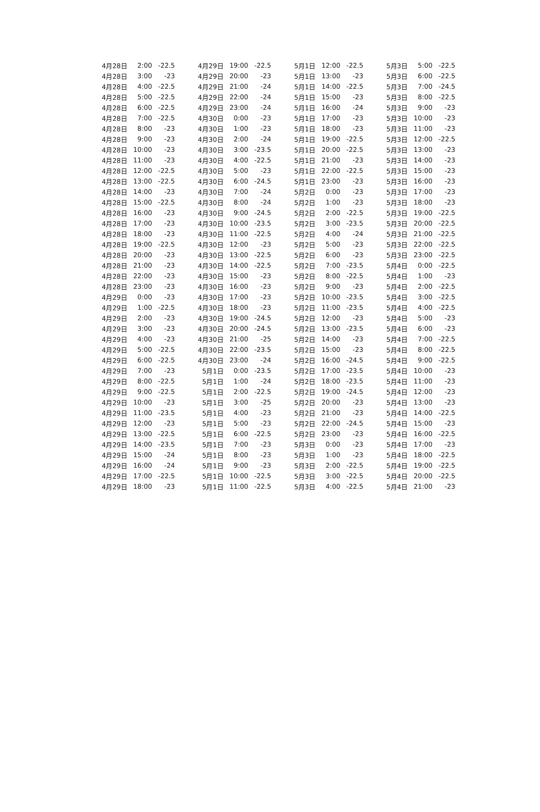| 4月28日 | 2:00 | -22.5 | 4月29日 | 19:00 | -22.5 | 5月1日 | 12:00 | -22.5 | 5月3日 | 5:00 | -22.5 |
| 4月28日 | 3:00 | -23 | 4月29日 | 20:00 | -23 | 5月1日 | 13:00 | -23 | 5月3日 | 6:00 | -22.5 |
| 4月28日 | 4:00 | -22.5 | 4月29日 | 21:00 | -24 | 5月1日 | 14:00 | -22.5 | 5月3日 | 7:00 | -24.5 |
| 4月28日 | 5:00 | -22.5 | 4月29日 | 22:00 | -24 | 5月1日 | 15:00 | -23 | 5月3日 | 8:00 | -22.5 |
| 4月28日 | 6:00 | -22.5 | 4月29日 | 23:00 | -24 | 5月1日 | 16:00 | -24 | 5月3日 | 9:00 | -23 |
| 4月28日 | 7:00 | -22.5 | 4月30日 | 0:00 | -23 | 5月1日 | 17:00 | -23 | 5月3日 | 10:00 | -23 |
| 4月28日 | 8:00 | -23 | 4月30日 | 1:00 | -23 | 5月1日 | 18:00 | -23 | 5月3日 | 11:00 | -23 |
| 4月28日 | 9:00 | -23 | 4月30日 | 2:00 | -24 | 5月1日 | 19:00 | -22.5 | 5月3日 | 12:00 | -22.5 |
| 4月28日 | 10:00 | -23 | 4月30日 | 3:00 | -23.5 | 5月1日 | 20:00 | -22.5 | 5月3日 | 13:00 | -23 |
| 4月28日 | 11:00 | -23 | 4月30日 | 4:00 | -22.5 | 5月1日 | 21:00 | -23 | 5月3日 | 14:00 | -23 |
| 4月28日 | 12:00 | -22.5 | 4月30日 | 5:00 | -23 | 5月1日 | 22:00 | -22.5 | 5月3日 | 15:00 | -23 |
| 4月28日 | 13:00 | -22.5 | 4月30日 | 6:00 | -24.5 | 5月1日 | 23:00 | -23 | 5月3日 | 16:00 | -23 |
| 4月28日 | 14:00 | -23 | 4月30日 | 7:00 | -24 | 5月2日 | 0:00 | -23 | 5月3日 | 17:00 | -23 |
| 4月28日 | 15:00 | -22.5 | 4月30日 | 8:00 | -24 | 5月2日 | 1:00 | -23 | 5月3日 | 18:00 | -23 |
| 4月28日 | 16:00 | -23 | 4月30日 | 9:00 | -24.5 | 5月2日 | 2:00 | -22.5 | 5月3日 | 19:00 | -22.5 |
| 4月28日 | 17:00 | -23 | 4月30日 | 10:00 | -23.5 | 5月2日 | 3:00 | -23.5 | 5月3日 | 20:00 | -22.5 |
| 4月28日 | 18:00 | -23 | 4月30日 | 11:00 | -22.5 | 5月2日 | 4:00 | -24 | 5月3日 | 21:00 | -22.5 |
| 4月28日 | 19:00 | -22.5 | 4月30日 | 12:00 | -23 | 5月2日 | 5:00 | -23 | 5月3日 | 22:00 | -22.5 |
| 4月28日 | 20:00 | -23 | 4月30日 | 13:00 | -22.5 | 5月2日 | 6:00 | -23 | 5月3日 | 23:00 | -22.5 |
| 4月28日 | 21:00 | -23 | 4月30日 | 14:00 | -22.5 | 5月2日 | 7:00 | -23.5 | 5月4日 | 0:00 | -22.5 |
| 4月28日 | 22:00 | -23 | 4月30日 | 15:00 | -23 | 5月2日 | 8:00 | -22.5 | 5月4日 | 1:00 | -23 |
| 4月28日 | 23:00 | -23 | 4月30日 | 16:00 | -23 | 5月2日 | 9:00 | -23 | 5月4日 | 2:00 | -22.5 |
| 4月29日 | 0:00 | -23 | 4月30日 | 17:00 | -23 | 5月2日 | 10:00 | -23.5 | 5月4日 | 3:00 | -22.5 |
| 4月29日 | 1:00 | -22.5 | 4月30日 | 18:00 | -23 | 5月2日 | 11:00 | -23.5 | 5月4日 | 4:00 | -22.5 |
| 4月29日 | 2:00 | -23 | 4月30日 | 19:00 | -24.5 | 5月2日 | 12:00 | -23 | 5月4日 | 5:00 | -23 |
| 4月29日 | 3:00 | -23 | 4月30日 | 20:00 | -24.5 | 5月2日 | 13:00 | -23.5 | 5月4日 | 6:00 | -23 |
| 4月29日 | 4:00 | -23 | 4月30日 | 21:00 | -25 | 5月2日 | 14:00 | -23 | 5月4日 | 7:00 | -22.5 |
| 4月29日 | 5:00 | -22.5 | 4月30日 | 22:00 | -23.5 | 5月2日 | 15:00 | -23 | 5月4日 | 8:00 | -22.5 |
| 4月29日 | 6:00 | -22.5 | 4月30日 | 23:00 | -24 | 5月2日 | 16:00 | -24.5 | 5月4日 | 9:00 | -22.5 |
| 4月29日 | 7:00 | -23 | 5月1日 | 0:00 | -23.5 | 5月2日 | 17:00 | -23.5 | 5月4日 | 10:00 | -23 |
| 4月29日 | 8:00 | -22.5 | 5月1日 | 1:00 | -24 | 5月2日 | 18:00 | -23.5 | 5月4日 | 11:00 | -23 |
| 4月29日 | 9:00 | -22.5 | 5月1日 | 2:00 | -22.5 | 5月2日 | 19:00 | -24.5 | 5月4日 | 12:00 | -23 |
| 4月29日 | 10:00 | -23 | 5月1日 | 3:00 | -25 | 5月2日 | 20:00 | -23 | 5月4日 | 13:00 | -23 |
| 4月29日 | 11:00 | -23.5 | 5月1日 | 4:00 | -23 | 5月2日 | 21:00 | -23 | 5月4日 | 14:00 | -22.5 |
| 4月29日 | 12:00 | -23 | 5月1日 | 5:00 | -23 | 5月2日 | 22:00 | -24.5 | 5月4日 | 15:00 | -23 |
| 4月29日 | 13:00 | -22.5 | 5月1日 | 6:00 | -22.5 | 5月2日 | 23:00 | -23 | 5月4日 | 16:00 | -22.5 |
| 4月29日 | 14:00 | -23.5 | 5月1日 | 7:00 | -23 | 5月3日 | 0:00 | -23 | 5月4日 | 17:00 | -23 |
| 4月29日 | 15:00 | -24 | 5月1日 | 8:00 | -23 | 5月3日 | 1:00 | -23 | 5月4日 | 18:00 | -22.5 |
| 4月29日 | 16:00 | -24 | 5月1日 | 9:00 | -23 | 5月3日 | 2:00 | -22.5 | 5月4日 | 19:00 | -22.5 |
| 4月29日 | 17:00 | -22.5 | 5月1日 | 10:00 | -22.5 | 5月3日 | 3:00 | -22.5 | 5月4日 | 20:00 | -22.5 |
| 4月29日 | 18:00 | -23 | 5月1日 | 11:00 | -22.5 | 5月3日 | 4:00 | -22.5 | 5月4日 | 21:00 | -23 |